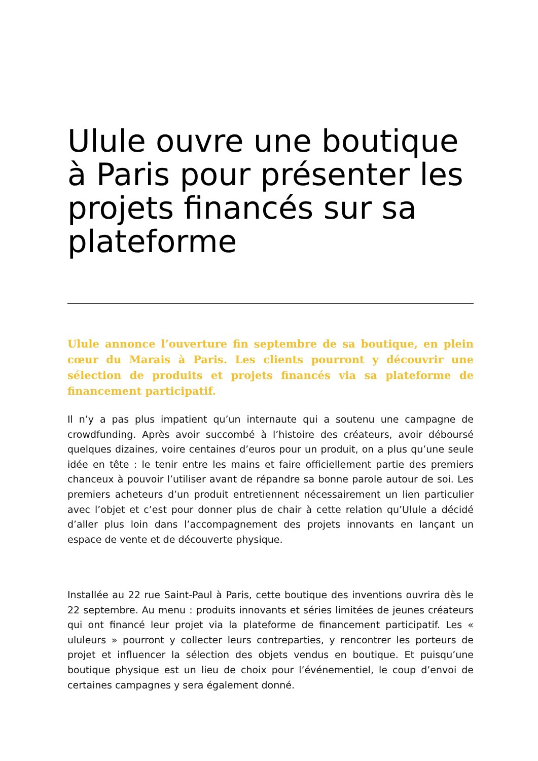Ulule ouvre une boutique à Paris pour présenter les projets financés sur sa plateforme
Ulule annonce l’ouverture fin septembre de sa boutique, en plein cœur du Marais à Paris. Les clients pourront y découvrir une sélection de produits et projets financés via sa plateforme de financement participatif.
Il n’y a pas plus impatient qu’un internaute qui a soutenu une campagne de crowdfunding. Après avoir succombé à l’histoire des créateurs, avoir déboursé quelques dizaines, voire centaines d’euros pour un produit, on a plus qu’une seule idée en tête : le tenir entre les mains et faire officiellement partie des premiers chanceux à pouvoir l’utiliser avant de répandre sa bonne parole autour de soi. Les premiers acheteurs d’un produit entretiennent nécessairement un lien particulier avec l’objet et c’est pour donner plus de chair à cette relation qu’Ulule a décidé d’aller plus loin dans l’accompagnement des projets innovants en lançant un espace de vente et de découverte physique.
Installée au 22 rue Saint-Paul à Paris, cette boutique des inventions ouvrira dès le 22 septembre. Au menu : produits innovants et séries limitées de jeunes créateurs qui ont financé leur projet via la plateforme de financement participatif. Les « ululeurs » pourront y collecter leurs contreparties, y rencontrer les porteurs de projet et influencer la sélection des objets vendus en boutique. Et puisqu’une boutique physique est un lieu de choix pour l’événementiel, le coup d’envoi de certaines campagnes y sera également donné.